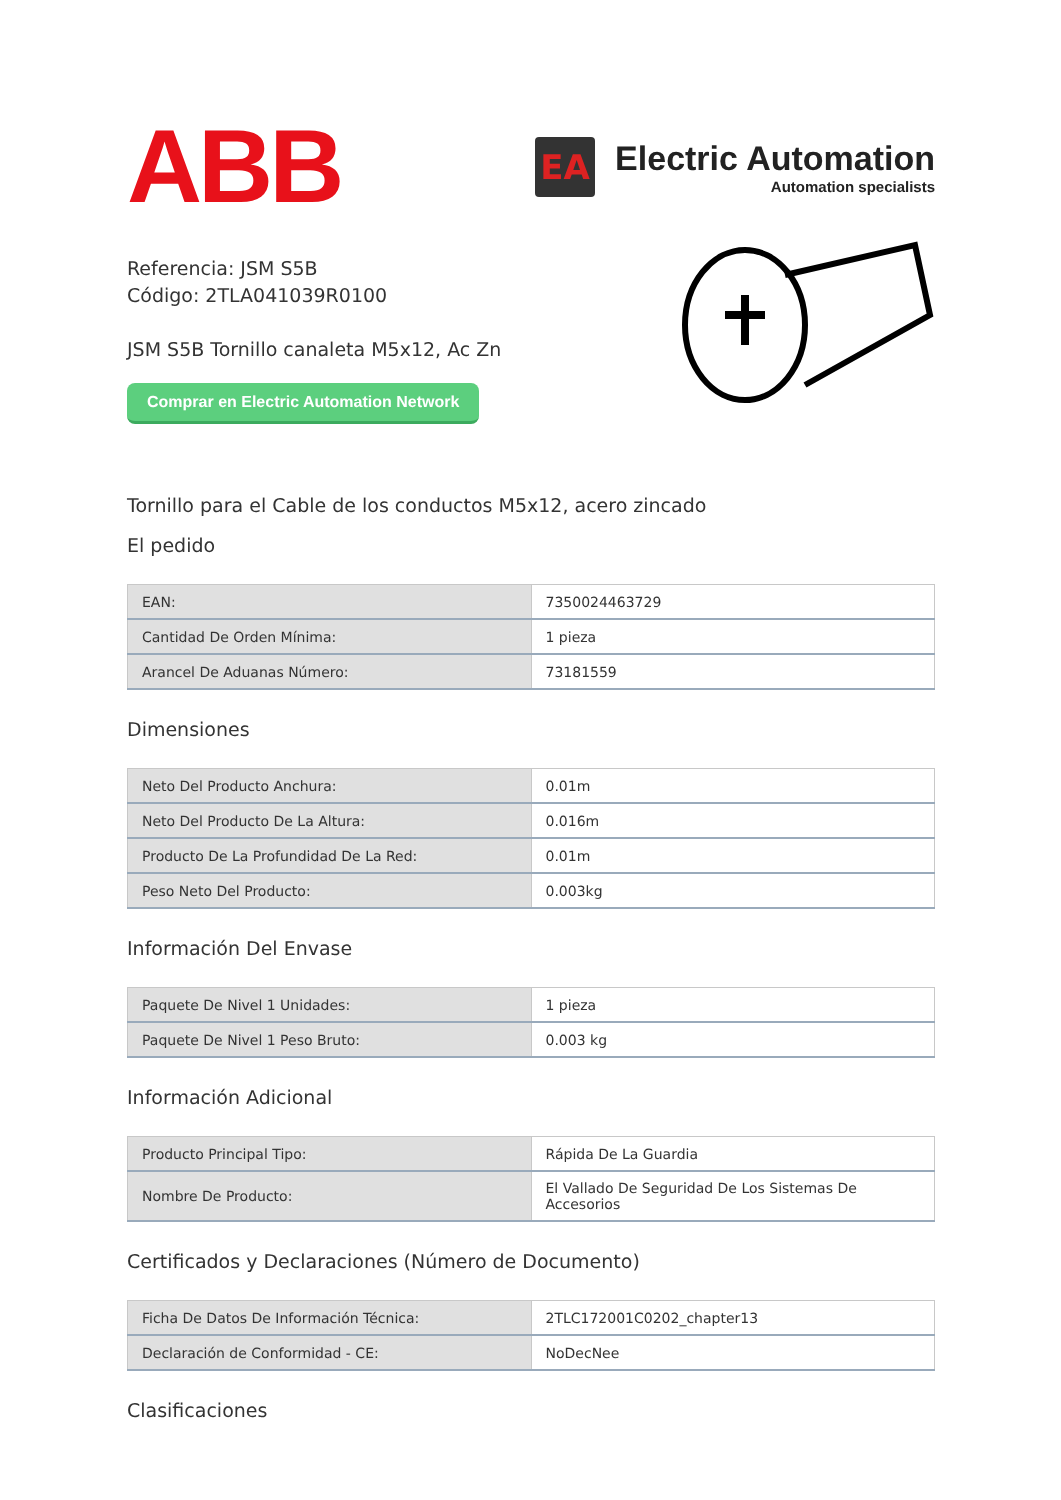ABB
EA
Electric Automation
Automation specialists
Referencia: JSM S5B
Código: 2TLA041039R0100
JSM S5B Tornillo canaleta M5x12, Ac Zn
Comprar en Electric Automation Network
Tornillo para el Cable de los conductos M5x12, acero zincado
El pedido
| EAN: | 7350024463729 |
| Cantidad De Orden Mínima: | 1 pieza |
| Arancel De Aduanas Número: | 73181559 |
Dimensiones
| Neto Del Producto Anchura: | 0.01m |
| Neto Del Producto De La Altura: | 0.016m |
| Producto De La Profundidad De La Red: | 0.01m |
| Peso Neto Del Producto: | 0.003kg |
Información Del Envase
| Paquete De Nivel 1 Unidades: | 1 pieza |
| Paquete De Nivel 1 Peso Bruto: | 0.003 kg |
Información Adicional
| Producto Principal Tipo: | Rápida De La Guardia |
| Nombre De Producto: | El Vallado De Seguridad De Los Sistemas De Accesorios |
Certificados y Declaraciones (Número de Documento)
| Ficha De Datos De Información Técnica: | 2TLC172001C0202_chapter13 |
| Declaración de Conformidad - CE: | NoDecNee |
Clasificaciones